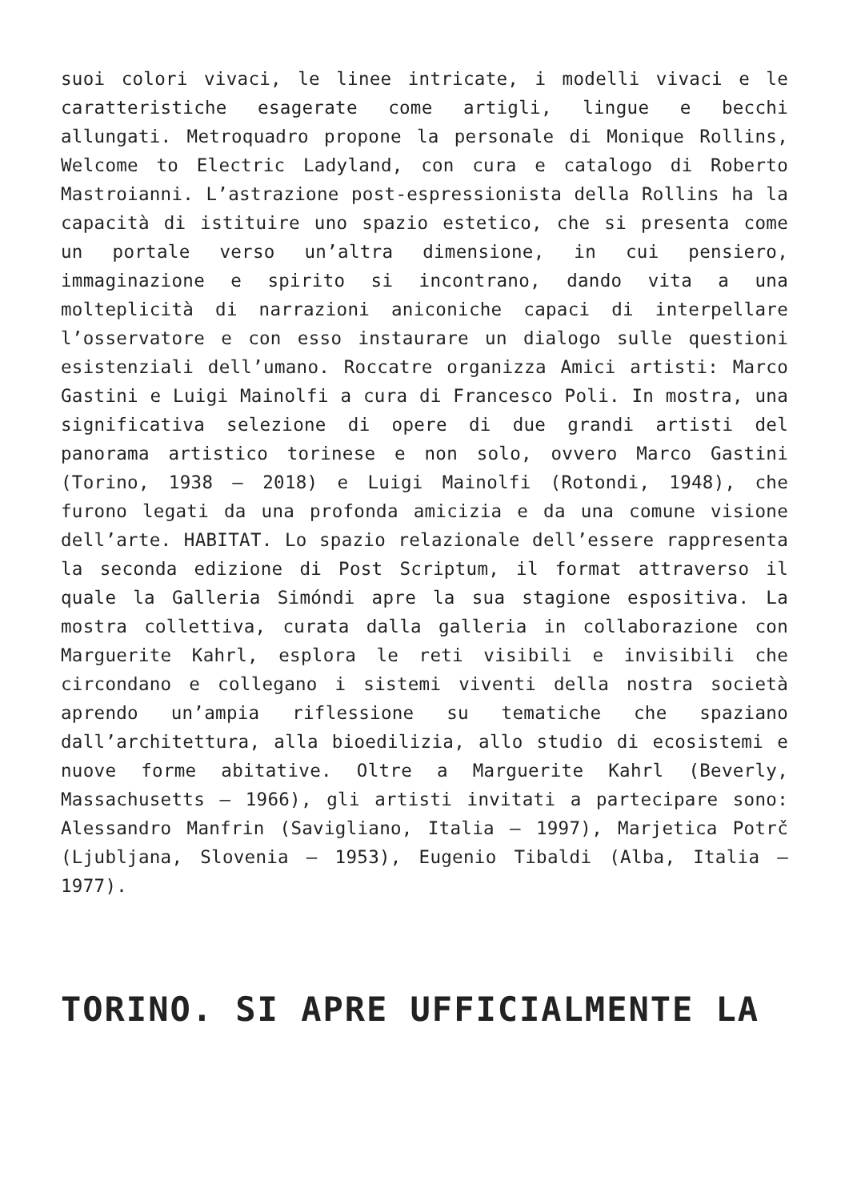suoi colori vivaci, le linee intricate, i modelli vivaci e le caratteristiche esagerate come artigli, lingue e becchi allungati. Metroquadro propone la personale di Monique Rollins, Welcome to Electric Ladyland, con cura e catalogo di Roberto Mastroianni. L’astrazione post-espressionista della Rollins ha la capacità di istituire uno spazio estetico, che si presenta come un portale verso un’altra dimensione, in cui pensiero, immaginazione e spirito si incontrano, dando vita a una molteplicità di narrazioni aniconiche capaci di interpellare l’osservatore e con esso instaurare un dialogo sulle questioni esistenziali dell’umano. Roccatre organizza Amici artisti: Marco Gastini e Luigi Mainolfi a cura di Francesco Poli. In mostra, una significativa selezione di opere di due grandi artisti del panorama artistico torinese e non solo, ovvero Marco Gastini (Torino, 1938 – 2018) e Luigi Mainolfi (Rotondi, 1948), che furono legati da una profonda amicizia e da una comune visione dell’arte. HABITAT. Lo spazio relazionale dell’essere rappresenta la seconda edizione di Post Scriptum, il format attraverso il quale la Galleria Simóndi apre la sua stagione espositiva. La mostra collettiva, curata dalla galleria in collaborazione con Marguerite Kahrl, esplora le reti visibili e invisibili che circondano e collegano i sistemi viventi della nostra società aprendo un’ampia riflessione su tematiche che spaziano dall’architettura, alla bioedilizia, allo studio di ecosistemi e nuove forme abitative. Oltre a Marguerite Kahrl (Beverly, Massachusetts – 1966), gli artisti invitati a partecipare sono: Alessandro Manfrin (Savigliano, Italia – 1997), Marjetica Potrč (Ljubljana, Slovenia – 1953), Eugenio Tibaldi (Alba, Italia – 1977).
TORINO. SI APRE UFFICIALMENTE LA